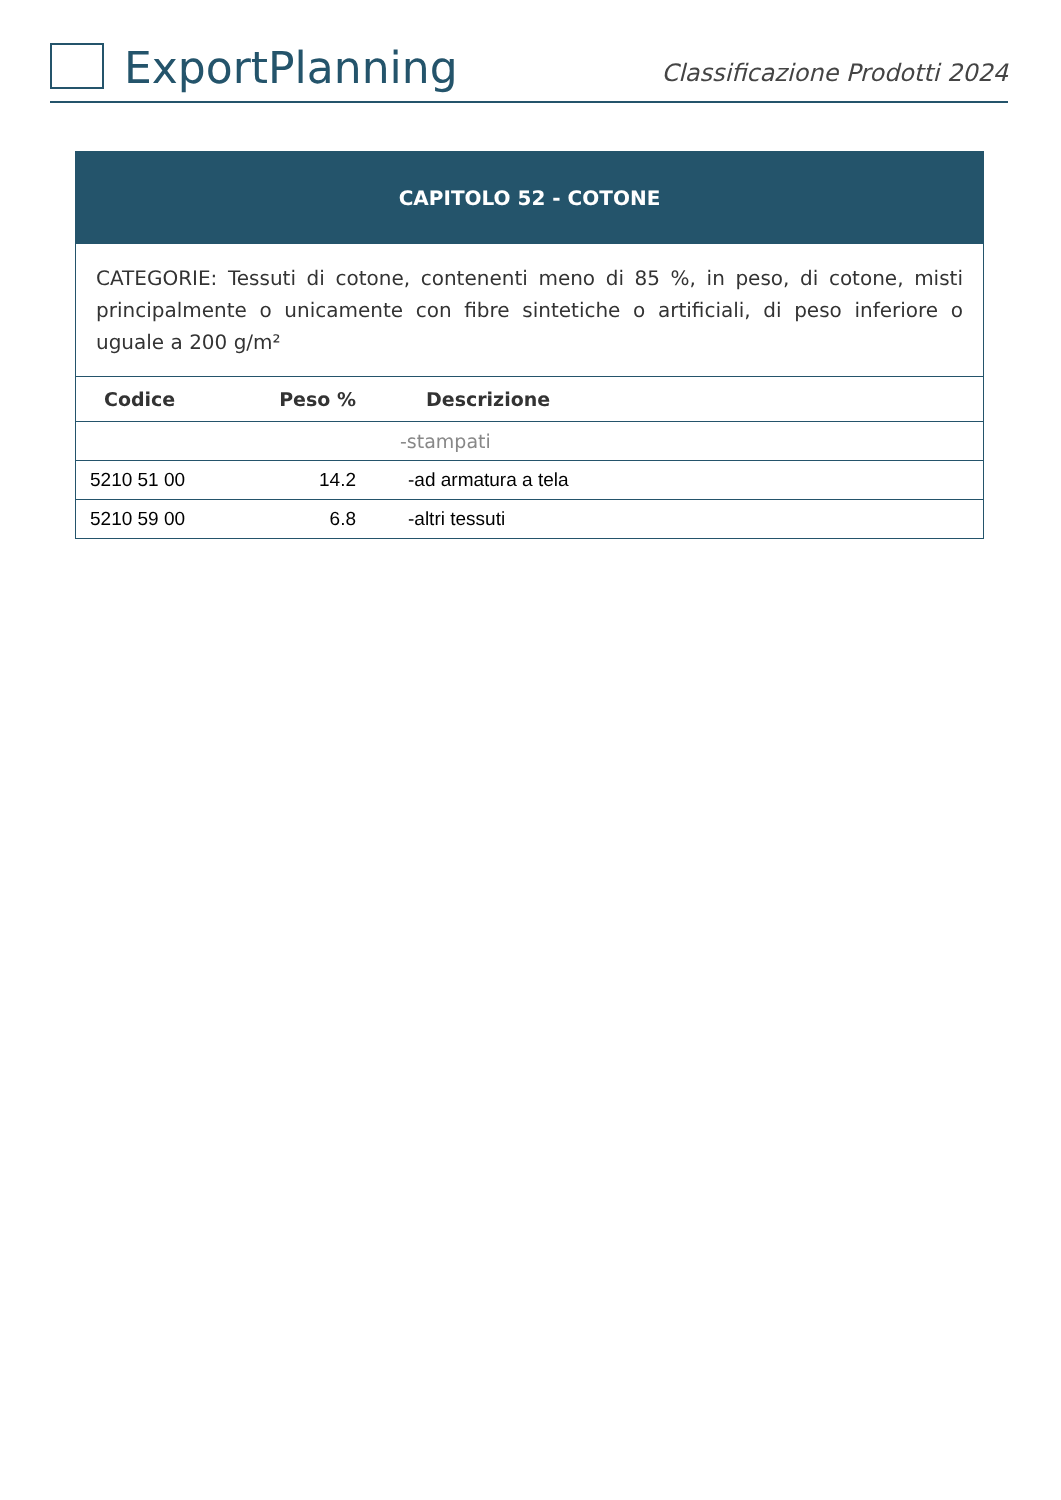ExportPlanning
Classificazione Prodotti 2024
| CAPITOLO 52 - COTONE | | |
| CATEGORIE: Tessuti di cotone, contenenti meno di 85 %, in peso, di cotone, misti principalmente o unicamente con fibre sintetiche o artificiali, di peso inferiore o uguale a 200 g/m² | | |
| Codice | Peso % | Descrizione |
| | | -stampati |
| 5210 51 00 | 14.2 | -ad armatura a tela |
| 5210 59 00 | 6.8 | -altri tessuti |